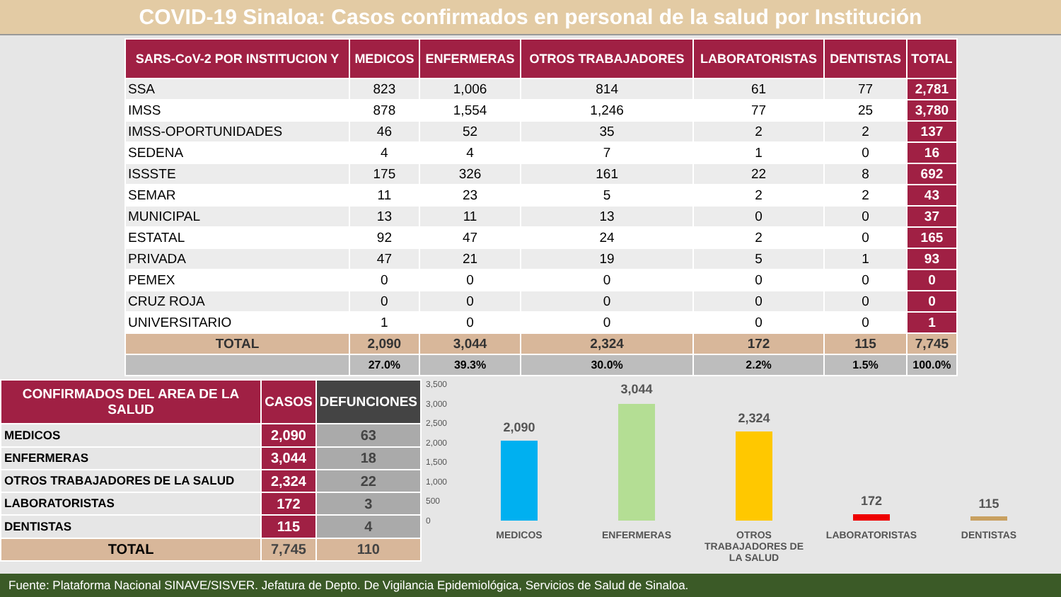COVID-19 Sinaloa: Casos confirmados en personal de la salud por Institución
| SARS-CoV-2 POR INSTITUCION Y | MEDICOS | ENFERMERAS | OTROS TRABAJADORES | LABORATORISTAS | DENTISTAS | TOTAL |
| --- | --- | --- | --- | --- | --- | --- |
| SSA | 823 | 1,006 | 814 | 61 | 77 | 2,781 |
| IMSS | 878 | 1,554 | 1,246 | 77 | 25 | 3,780 |
| IMSS-OPORTUNIDADES | 46 | 52 | 35 | 2 | 2 | 137 |
| SEDENA | 4 | 4 | 7 | 1 | 0 | 16 |
| ISSSTE | 175 | 326 | 161 | 22 | 8 | 692 |
| SEMAR | 11 | 23 | 5 | 2 | 2 | 43 |
| MUNICIPAL | 13 | 11 | 13 | 0 | 0 | 37 |
| ESTATAL | 92 | 47 | 24 | 2 | 0 | 165 |
| PRIVADA | 47 | 21 | 19 | 5 | 1 | 93 |
| PEMEX | 0 | 0 | 0 | 0 | 0 | 0 |
| CRUZ ROJA | 0 | 0 | 0 | 0 | 0 | 0 |
| UNIVERSITARIO | 1 | 0 | 0 | 0 | 0 | 1 |
| TOTAL | 2,090 | 3,044 | 2,324 | 172 | 115 | 7,745 |
| | 27.0% | 39.3% | 30.0% | 2.2% | 1.5% | 100.0% |
| CONFIRMADOS DEL AREA DE LA SALUD | CASOS | DEFUNCIONES |
| --- | --- | --- |
| MEDICOS | 2,090 | 63 |
| ENFERMERAS | 3,044 | 18 |
| OTROS TRABAJADORES DE LA SALUD | 2,324 | 22 |
| LABORATORISTAS | 172 | 3 |
| DENTISTAS | 115 | 4 |
| TOTAL | 7,745 | 110 |
3,500
3,000
2,500
2,000
1,500
1,000
500
0
2,090
3,044
2,324
172 115
MEDICOS ENFERMERAS
OTROS TRABAJADORES DE LA SALUD
LABORATORISTAS DENTISTAS
Fuente: Plataforma Nacional SINAVE/SISVER. Jefatura de Depto. De Vigilancia Epidemiológica, Servicios de Salud de Sinaloa.